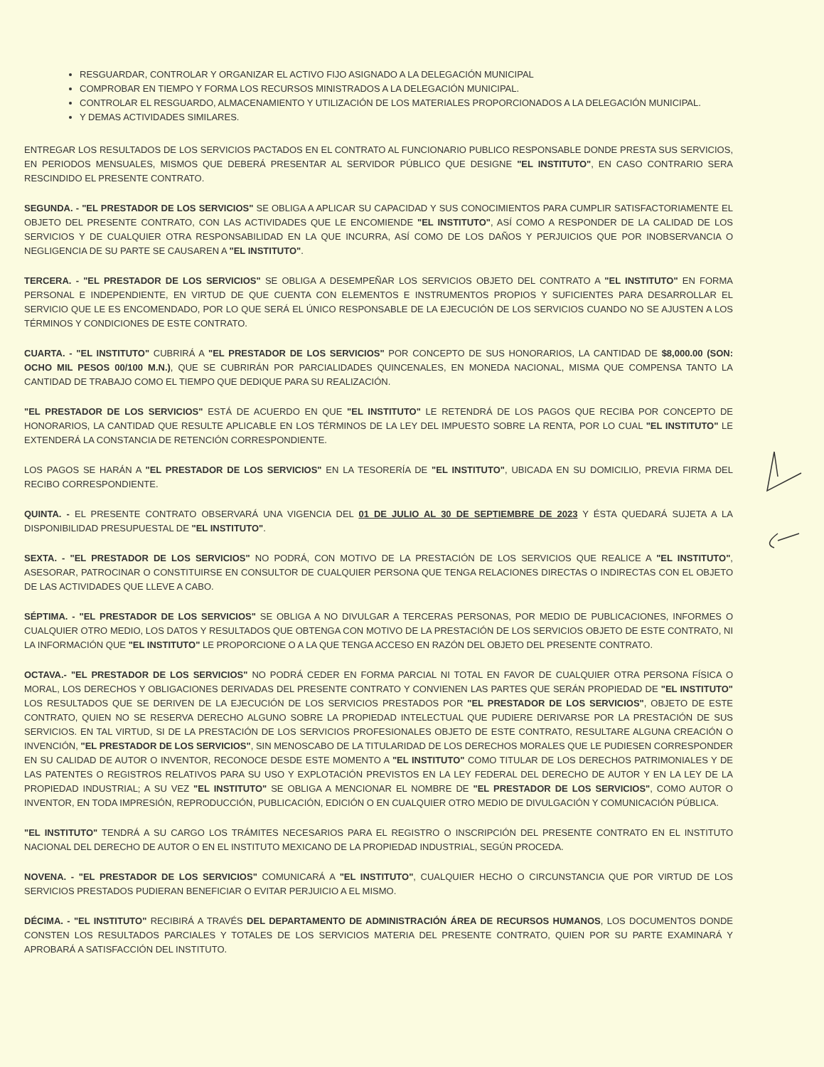RESGUARDAR, CONTROLAR Y ORGANIZAR EL ACTIVO FIJO ASIGNADO A LA DELEGACIÓN MUNICIPAL
COMPROBAR EN TIEMPO Y FORMA LOS RECURSOS MINISTRADOS A LA DELEGACIÓN MUNICIPAL.
CONTROLAR EL RESGUARDO, ALMACENAMIENTO Y UTILIZACIÓN DE LOS MATERIALES PROPORCIONADOS A LA DELEGACIÓN MUNICIPAL.
Y DEMAS ACTIVIDADES SIMILARES.
ENTREGAR LOS RESULTADOS DE LOS SERVICIOS PACTADOS EN EL CONTRATO AL FUNCIONARIO PUBLICO RESPONSABLE DONDE PRESTA SUS SERVICIOS, EN PERIODOS MENSUALES, MISMOS QUE DEBERÁ PRESENTAR AL SERVIDOR PÚBLICO QUE DESIGNE "EL INSTITUTO", EN CASO CONTRARIO SERA RESCINDIDO EL PRESENTE CONTRATO.
SEGUNDA. - "EL PRESTADOR DE LOS SERVICIOS" SE OBLIGA A APLICAR SU CAPACIDAD Y SUS CONOCIMIENTOS PARA CUMPLIR SATISFACTORIAMENTE EL OBJETO DEL PRESENTE CONTRATO, CON LAS ACTIVIDADES QUE LE ENCOMIENDE "EL INSTITUTO", ASÍ COMO A RESPONDER DE LA CALIDAD DE LOS SERVICIOS Y DE CUALQUIER OTRA RESPONSABILIDAD EN LA QUE INCURRA, ASÍ COMO DE LOS DAÑOS Y PERJUICIOS QUE POR INOBSERVANCIA O NEGLIGENCIA DE SU PARTE SE CAUSAREN A "EL INSTITUTO".
TERCERA. - "EL PRESTADOR DE LOS SERVICIOS" SE OBLIGA A DESEMPEÑAR LOS SERVICIOS OBJETO DEL CONTRATO A "EL INSTITUTO" EN FORMA PERSONAL E INDEPENDIENTE, EN VIRTUD DE QUE CUENTA CON ELEMENTOS E INSTRUMENTOS PROPIOS Y SUFICIENTES PARA DESARROLLAR EL SERVICIO QUE LE ES ENCOMENDADO, POR LO QUE SERÁ EL ÚNICO RESPONSABLE DE LA EJECUCIÓN DE LOS SERVICIOS CUANDO NO SE AJUSTEN A LOS TÉRMINOS Y CONDICIONES DE ESTE CONTRATO.
CUARTA. - "EL INSTITUTO" CUBRIRÁ A "EL PRESTADOR DE LOS SERVICIOS" POR CONCEPTO DE SUS HONORARIOS, LA CANTIDAD DE $8,000.00 (SON: OCHO MIL PESOS 00/100 M.N.), QUE SE CUBRIRÁN POR PARCIALIDADES QUINCENALES, EN MONEDA NACIONAL, MISMA QUE COMPENSA TANTO LA CANTIDAD DE TRABAJO COMO EL TIEMPO QUE DEDIQUE PARA SU REALIZACIÓN.
"EL PRESTADOR DE LOS SERVICIOS" ESTÁ DE ACUERDO EN QUE "EL INSTITUTO" LE RETENDRÁ DE LOS PAGOS QUE RECIBA POR CONCEPTO DE HONORARIOS, LA CANTIDAD QUE RESULTE APLICABLE EN LOS TÉRMINOS DE LA LEY DEL IMPUESTO SOBRE LA RENTA, POR LO CUAL "EL INSTITUTO" LE EXTENDERÁ LA CONSTANCIA DE RETENCIÓN CORRESPONDIENTE.
LOS PAGOS SE HARÁN A "EL PRESTADOR DE LOS SERVICIOS" EN LA TESORERÍA DE "EL INSTITUTO", UBICADA EN SU DOMICILIO, PREVIA FIRMA DEL RECIBO CORRESPONDIENTE.
QUINTA. - EL PRESENTE CONTRATO OBSERVARÁ UNA VIGENCIA DEL 01 DE JULIO AL 30 DE SEPTIEMBRE DE 2023 Y ÉSTA QUEDARÁ SUJETA A LA DISPONIBILIDAD PRESUPUESTAL DE "EL INSTITUTO".
SEXTA. - "EL PRESTADOR DE LOS SERVICIOS" NO PODRÁ, CON MOTIVO DE LA PRESTACIÓN DE LOS SERVICIOS QUE REALICE A "EL INSTITUTO", ASESORAR, PATROCINAR O CONSTITUIRSE EN CONSULTOR DE CUALQUIER PERSONA QUE TENGA RELACIONES DIRECTAS O INDIRECTAS CON EL OBJETO DE LAS ACTIVIDADES QUE LLEVE A CABO.
SÉPTIMA. - "EL PRESTADOR DE LOS SERVICIOS" SE OBLIGA A NO DIVULGAR A TERCERAS PERSONAS, POR MEDIO DE PUBLICACIONES, INFORMES O CUALQUIER OTRO MEDIO, LOS DATOS Y RESULTADOS QUE OBTENGA CON MOTIVO DE LA PRESTACIÓN DE LOS SERVICIOS OBJETO DE ESTE CONTRATO, NI LA INFORMACIÓN QUE "EL INSTITUTO" LE PROPORCIONE O A LA QUE TENGA ACCESO EN RAZÓN DEL OBJETO DEL PRESENTE CONTRATO.
OCTAVA.- "EL PRESTADOR DE LOS SERVICIOS" NO PODRÁ CEDER EN FORMA PARCIAL NI TOTAL EN FAVOR DE CUALQUIER OTRA PERSONA FÍSICA O MORAL, LOS DERECHOS Y OBLIGACIONES DERIVADAS DEL PRESENTE CONTRATO Y CONVIENEN LAS PARTES QUE SERÁN PROPIEDAD DE "EL INSTITUTO" LOS RESULTADOS QUE SE DERIVEN DE LA EJECUCIÓN DE LOS SERVICIOS PRESTADOS POR "EL PRESTADOR DE LOS SERVICIOS", OBJETO DE ESTE CONTRATO, QUIEN NO SE RESERVA DERECHO ALGUNO SOBRE LA PROPIEDAD INTELECTUAL QUE PUDIERE DERIVARSE POR LA PRESTACIÓN DE SUS SERVICIOS. EN TAL VIRTUD, SI DE LA PRESTACIÓN DE LOS SERVICIOS PROFESIONALES OBJETO DE ESTE CONTRATO, RESULTARE ALGUNA CREACIÓN O INVENCIÓN, "EL PRESTADOR DE LOS SERVICIOS", SIN MENOSCABO DE LA TITULARIDAD DE LOS DERECHOS MORALES QUE LE PUDIESEN CORRESPONDER EN SU CALIDAD DE AUTOR O INVENTOR, RECONOCE DESDE ESTE MOMENTO A "EL INSTITUTO" COMO TITULAR DE LOS DERECHOS PATRIMONIALES Y DE LAS PATENTES O REGISTROS RELATIVOS PARA SU USO Y EXPLOTACIÓN PREVISTOS EN LA LEY FEDERAL DEL DERECHO DE AUTOR Y EN LA LEY DE LA PROPIEDAD INDUSTRIAL; A SU VEZ "EL INSTITUTO" SE OBLIGA A MENCIONAR EL NOMBRE DE "EL PRESTADOR DE LOS SERVICIOS", COMO AUTOR O INVENTOR, EN TODA IMPRESIÓN, REPRODUCCIÓN, PUBLICACIÓN, EDICIÓN O EN CUALQUIER OTRO MEDIO DE DIVULGACIÓN Y COMUNICACIÓN PÚBLICA.
"EL INSTITUTO" TENDRÁ A SU CARGO LOS TRÁMITES NECESARIOS PARA EL REGISTRO O INSCRIPCIÓN DEL PRESENTE CONTRATO EN EL INSTITUTO NACIONAL DEL DERECHO DE AUTOR O EN EL INSTITUTO MEXICANO DE LA PROPIEDAD INDUSTRIAL, SEGÚN PROCEDA.
NOVENA. - "EL PRESTADOR DE LOS SERVICIOS" COMUNICARÁ A "EL INSTITUTO", CUALQUIER HECHO O CIRCUNSTANCIA QUE POR VIRTUD DE LOS SERVICIOS PRESTADOS PUDIERAN BENEFICIAR O EVITAR PERJUICIO A EL MISMO.
DÉCIMA. - "EL INSTITUTO" RECIBIRÁ A TRAVÉS DEL DEPARTAMENTO DE ADMINISTRACIÓN ÁREA DE RECURSOS HUMANOS, LOS DOCUMENTOS DONDE CONSTEN LOS RESULTADOS PARCIALES Y TOTALES DE LOS SERVICIOS MATERIA DEL PRESENTE CONTRATO, QUIEN POR SU PARTE EXAMINARÁ Y APROBARÁ A SATISFACCIÓN DEL INSTITUTO.